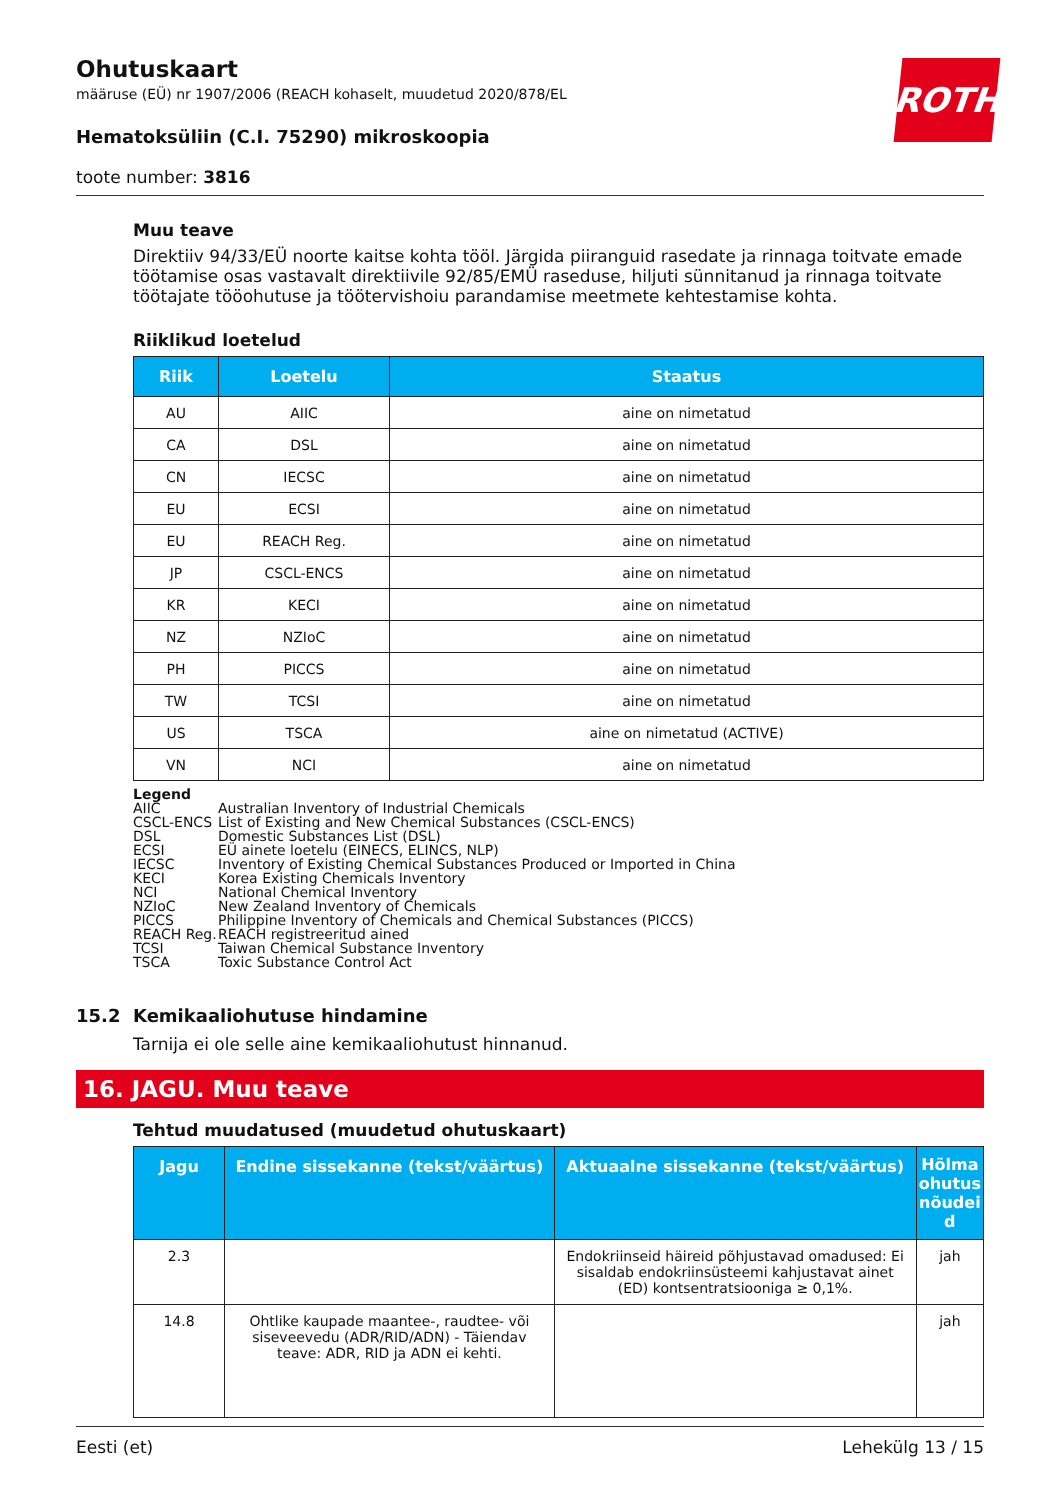ROTH
Ohutuskaart
määruse (EÜ) nr 1907/2006 (REACH kohaselt, muudetud 2020/878/EL
Hematoksüliin (C.I. 75290) mikroskoopia
toote number: 3816
Muu teave
Direktiiv 94/33/EÜ noorte kaitse kohta tööl. Järgida piiranguid rasedate ja rinnaga toitvate emade töötamise osas vastavalt direktiivile 92/85/EMÜ raseduse, hiljuti sünnitanud ja rinnaga toitvate töötajate tööohutuse ja töötervishoiu parandamise meetmete kehtestamise kohta.
Riiklikud loetelud
| Riik | Loetelu | Staatus |
| --- | --- | --- |
| AU | AIIC | aine on nimetatud |
| CA | DSL | aine on nimetatud |
| CN | IECSC | aine on nimetatud |
| EU | ECSI | aine on nimetatud |
| EU | REACH Reg. | aine on nimetatud |
| JP | CSCL-ENCS | aine on nimetatud |
| KR | KECI | aine on nimetatud |
| NZ | NZIoC | aine on nimetatud |
| PH | PICCS | aine on nimetatud |
| TW | TCSI | aine on nimetatud |
| US | TSCA | aine on nimetatud (ACTIVE) |
| VN | NCI | aine on nimetatud |
Legend
| AIIC | Australian Inventory of Industrial Chemicals |
| CSCL-ENCS | List of Existing and New Chemical Substances (CSCL-ENCS) |
| DSL | Domestic Substances List (DSL) |
| ECSI | EÜ ainete loetelu (EINECS, ELINCS, NLP) |
| IECSC | Inventory of Existing Chemical Substances Produced or Imported in China |
| KECI | Korea Existing Chemicals Inventory |
| NCI | National Chemical Inventory |
| NZIoC | New Zealand Inventory of Chemicals |
| PICCS | Philippine Inventory of Chemicals and Chemical Substances (PICCS) |
| REACH Reg. | REACH registreeritud ained |
| TCSI | Taiwan Chemical Substance Inventory |
| TSCA | Toxic Substance Control Act |
15.2 Kemikaaliohutuse hindamine
Tarnija ei ole selle aine kemikaaliohutust hinnanud.
16. JAGU. Muu teave
Tehtud muudatused (muudetud ohutuskaart)
| Jagu | Endine sissekanne (tekst/väärtus) | Aktuaalne sissekanne (tekst/väärtus) | Hõlma ohutus nõudei d |
| --- | --- | --- | --- |
| 2.3 | | Endokriinseid häireid põhjustavad omadused: Ei sisaldab endokriinsüsteemi kahjustavat ainet (ED) kontsentratsiooniga ≥ 0,1%. | jah |
| 14.8 | Ohtlike kaupade maantee-, raudtee- või siseveevedu (ADR/RID/ADN) - Täiendav teave: ADR, RID ja ADN ei kehti. | | jah |
Eesti (et) Lehekülg 13 / 15